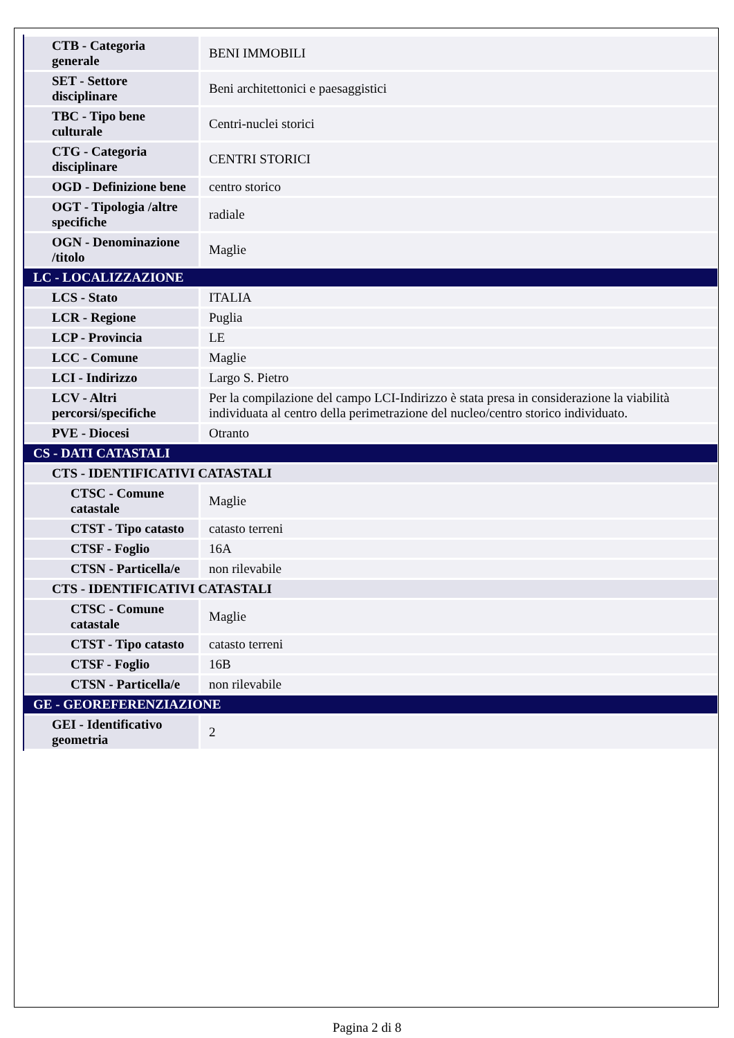| CTB - Categoria generale | BENI IMMOBILI |
| SET - Settore disciplinare | Beni architettonici e paesaggistici |
| TBC - Tipo bene culturale | Centri-nuclei storici |
| CTG - Categoria disciplinare | CENTRI STORICI |
| OGD - Definizione bene | centro storico |
| OGT - Tipologia /altre specifiche | radiale |
| OGN - Denominazione /titolo | Maglie |
| LC - LOCALIZZAZIONE | |
| LCS - Stato | ITALIA |
| LCR - Regione | Puglia |
| LCP - Provincia | LE |
| LCC - Comune | Maglie |
| LCI - Indirizzo | Largo S. Pietro |
| LCV - Altri percorsi/specifiche | Per la compilazione del campo LCI-Indirizzo è stata presa in considerazione la viabilità individuata al centro della perimetrazione del nucleo/centro storico individuato. |
| PVE - Diocesi | Otranto |
| CS - DATI CATASTALI | |
| CTS - IDENTIFICATIVI CATASTALI | |
| CTSC - Comune catastale | Maglie |
| CTST - Tipo catasto | catasto terreni |
| CTSF - Foglio | 16A |
| CTSN - Particella/e | non rilevabile |
| CTS - IDENTIFICATIVI CATASTALI | |
| CTSC - Comune catastale | Maglie |
| CTST - Tipo catasto | catasto terreni |
| CTSF - Foglio | 16B |
| CTSN - Particella/e | non rilevabile |
| GE - GEOREFERENZIAZIONE | |
| GEI - Identificativo geometria | 2 |
Pagina 2 di 8